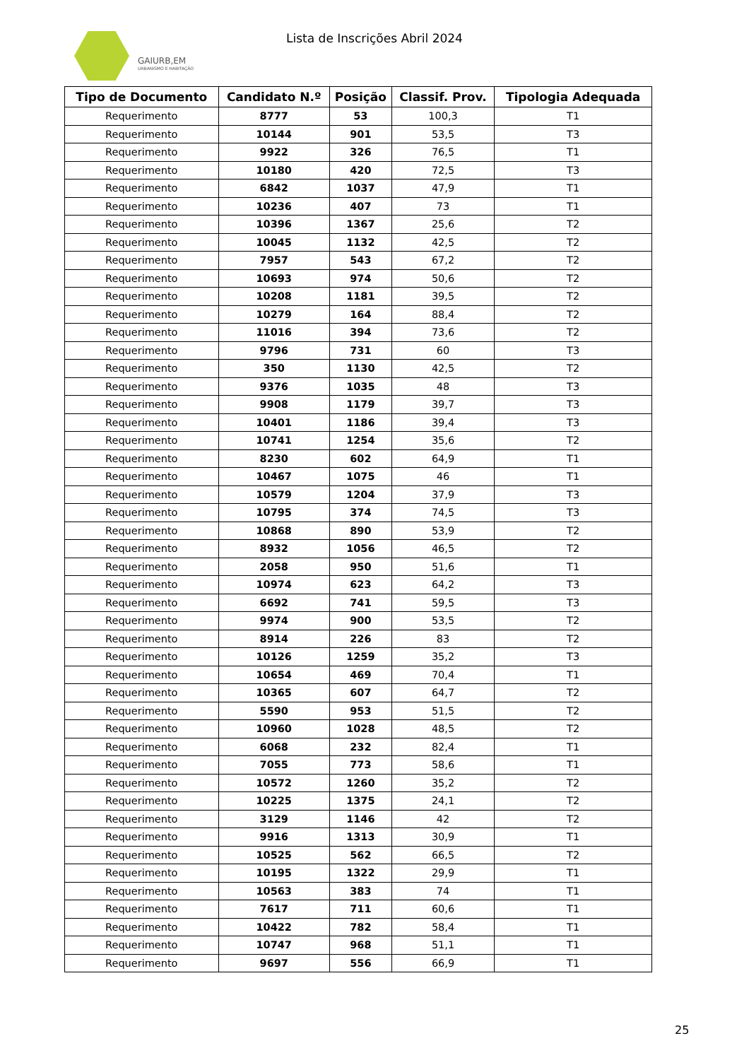GAIURB,EM
URBANISMO E HABITAÇÃO
Lista de Inscrições Abril 2024
| Tipo de Documento | Candidato N.º | Posição | Classif. Prov. | Tipologia Adequada |
| --- | --- | --- | --- | --- |
| Requerimento | 8777 | 53 | 100,3 | T1 |
| Requerimento | 10144 | 901 | 53,5 | T3 |
| Requerimento | 9922 | 326 | 76,5 | T1 |
| Requerimento | 10180 | 420 | 72,5 | T3 |
| Requerimento | 6842 | 1037 | 47,9 | T1 |
| Requerimento | 10236 | 407 | 73 | T1 |
| Requerimento | 10396 | 1367 | 25,6 | T2 |
| Requerimento | 10045 | 1132 | 42,5 | T2 |
| Requerimento | 7957 | 543 | 67,2 | T2 |
| Requerimento | 10693 | 974 | 50,6 | T2 |
| Requerimento | 10208 | 1181 | 39,5 | T2 |
| Requerimento | 10279 | 164 | 88,4 | T2 |
| Requerimento | 11016 | 394 | 73,6 | T2 |
| Requerimento | 9796 | 731 | 60 | T3 |
| Requerimento | 350 | 1130 | 42,5 | T2 |
| Requerimento | 9376 | 1035 | 48 | T3 |
| Requerimento | 9908 | 1179 | 39,7 | T3 |
| Requerimento | 10401 | 1186 | 39,4 | T3 |
| Requerimento | 10741 | 1254 | 35,6 | T2 |
| Requerimento | 8230 | 602 | 64,9 | T1 |
| Requerimento | 10467 | 1075 | 46 | T1 |
| Requerimento | 10579 | 1204 | 37,9 | T3 |
| Requerimento | 10795 | 374 | 74,5 | T3 |
| Requerimento | 10868 | 890 | 53,9 | T2 |
| Requerimento | 8932 | 1056 | 46,5 | T2 |
| Requerimento | 2058 | 950 | 51,6 | T1 |
| Requerimento | 10974 | 623 | 64,2 | T3 |
| Requerimento | 6692 | 741 | 59,5 | T3 |
| Requerimento | 9974 | 900 | 53,5 | T2 |
| Requerimento | 8914 | 226 | 83 | T2 |
| Requerimento | 10126 | 1259 | 35,2 | T3 |
| Requerimento | 10654 | 469 | 70,4 | T1 |
| Requerimento | 10365 | 607 | 64,7 | T2 |
| Requerimento | 5590 | 953 | 51,5 | T2 |
| Requerimento | 10960 | 1028 | 48,5 | T2 |
| Requerimento | 6068 | 232 | 82,4 | T1 |
| Requerimento | 7055 | 773 | 58,6 | T1 |
| Requerimento | 10572 | 1260 | 35,2 | T2 |
| Requerimento | 10225 | 1375 | 24,1 | T2 |
| Requerimento | 3129 | 1146 | 42 | T2 |
| Requerimento | 9916 | 1313 | 30,9 | T1 |
| Requerimento | 10525 | 562 | 66,5 | T2 |
| Requerimento | 10195 | 1322 | 29,9 | T1 |
| Requerimento | 10563 | 383 | 74 | T1 |
| Requerimento | 7617 | 711 | 60,6 | T1 |
| Requerimento | 10422 | 782 | 58,4 | T1 |
| Requerimento | 10747 | 968 | 51,1 | T1 |
| Requerimento | 9697 | 556 | 66,9 | T1 |
25